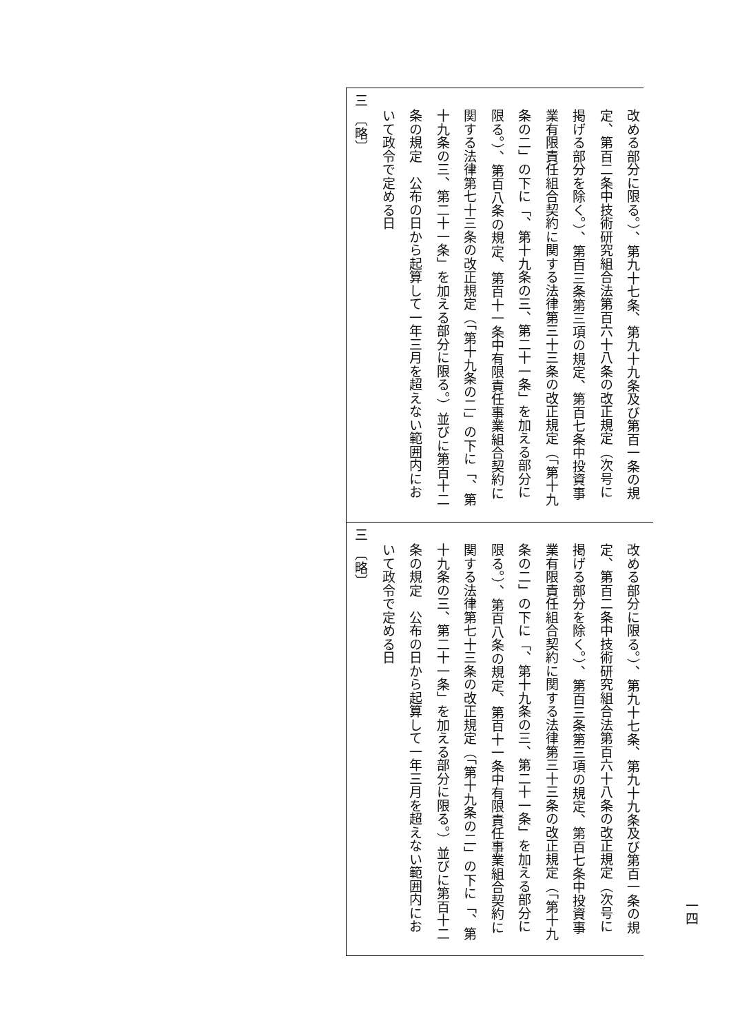改める部分に限る。）、第九十七条、第九十九条及び第百一条の規
定、第百二条中技術研究組合法第百六十八条の改正規定（次号に
掲げる部分を除く。）、第百三条第三項の規定、第百七条中投資事
業有限責任組合契約に関する法律第三十三条の改正規定（「第十九
条の二」の下に「、第十九条の三、第二十一条」を加える部分に
限る。）、第百八条の規定、第百十一条中有限責任事業組合契約に
関する法律第七十三条の改正規定（「第十九条の二」の下に「、第
十九条の三、第二十一条」を加える部分に限る。）並びに第百十二
条の規定　公布の日から起算して一年三月を超えない範囲内にお
いて政令で定める日
三　〔略〕
改める部分に限る。）、第九十七条、第九十九条及び第百一条の規
定、第百二条中技術研究組合法第百六十八条の改正規定（次号に
掲げる部分を除く。）、第百三条第三項の規定、第百七条中投資事
業有限責任組合契約に関する法律第三十三条の改正規定（「第十九
条の二」の下に「、第十九条の三、第二十一条」を加える部分に
限る。）、第百八条の規定、第百十一条中有限責任事業組合契約に
関する法律第七十三条の改正規定（「第十九条の二」の下に「、第
十九条の三、第二十一条」を加える部分に限る。）並びに第百十二
条の規定　公布の日から起算して一年三月を超えない範囲内にお
いて政令で定める日
三　〔略〕
一四